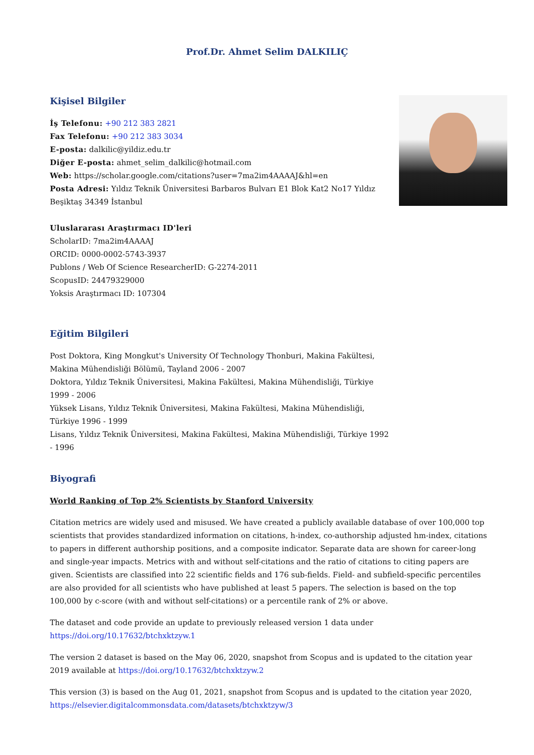Prof.Dr. Ahmet Selim DALKILIÇ
Kişisel Bilgiler
İş Telefonu: +90 212 383 2821
Fax Telefonu: +90 212 383 3034
E-posta: dalkilic@yildiz.edu.tr
Diğer E-posta: ahmet_selim_dalkilic@hotmail.com
Web: https://scholar.google.com/citations?user=7ma2im4AAAAJ&hl=en
Posta Adresi: Yıldız Teknik Üniversitesi Barbaros Bulvarı E1 Blok Kat2 No17 Yıldız Beşiktaş 34349 İstanbul
Uluslararası Araştırmacı ID'leri
ScholarID: 7ma2im4AAAAJ
ORCID: 0000-0002-5743-3937
Publons / Web Of Science ResearcherID: G-2274-2011
ScopusID: 24479329000
Yoksis Araştırmacı ID: 107304
Eğitim Bilgileri
Post Doktora, King Mongkut's University Of Technology Thonburi, Makina Fakültesi, Makina Mühendisliği Bölümü, Tayland 2006 - 2007
Doktora, Yıldız Teknik Üniversitesi, Makina Fakültesi, Makina Mühendisliği, Türkiye 1999 - 2006
Yüksek Lisans, Yıldız Teknik Üniversitesi, Makina Fakültesi, Makina Mühendisliği, Türkiye 1996 - 1999
Lisans, Yıldız Teknik Üniversitesi, Makina Fakültesi, Makina Mühendisliği, Türkiye 1992 - 1996
Biyografi
World Ranking of Top 2% Scientists by Stanford University
Citation metrics are widely used and misused. We have created a publicly available database of over 100,000 top scientists that provides standardized information on citations, h-index, co-authorship adjusted hm-index, citations to papers in different authorship positions, and a composite indicator. Separate data are shown for career-long and single-year impacts. Metrics with and without self-citations and the ratio of citations to citing papers are given. Scientists are classified into 22 scientific fields and 176 sub-fields. Field- and subfield-specific percentiles are also provided for all scientists who have published at least 5 papers. The selection is based on the top 100,000 by c-score (with and without self-citations) or a percentile rank of 2% or above.
The dataset and code provide an update to previously released version 1 data under https://doi.org/10.17632/btchxktzyw.1
The version 2 dataset is based on the May 06, 2020, snapshot from Scopus and is updated to the citation year 2019 available at https://doi.org/10.17632/btchxktzyw.2
This version (3) is based on the Aug 01, 2021, snapshot from Scopus and is updated to the citation year 2020, https://elsevier.digitalcommonsdata.com/datasets/btchxktzyw/3